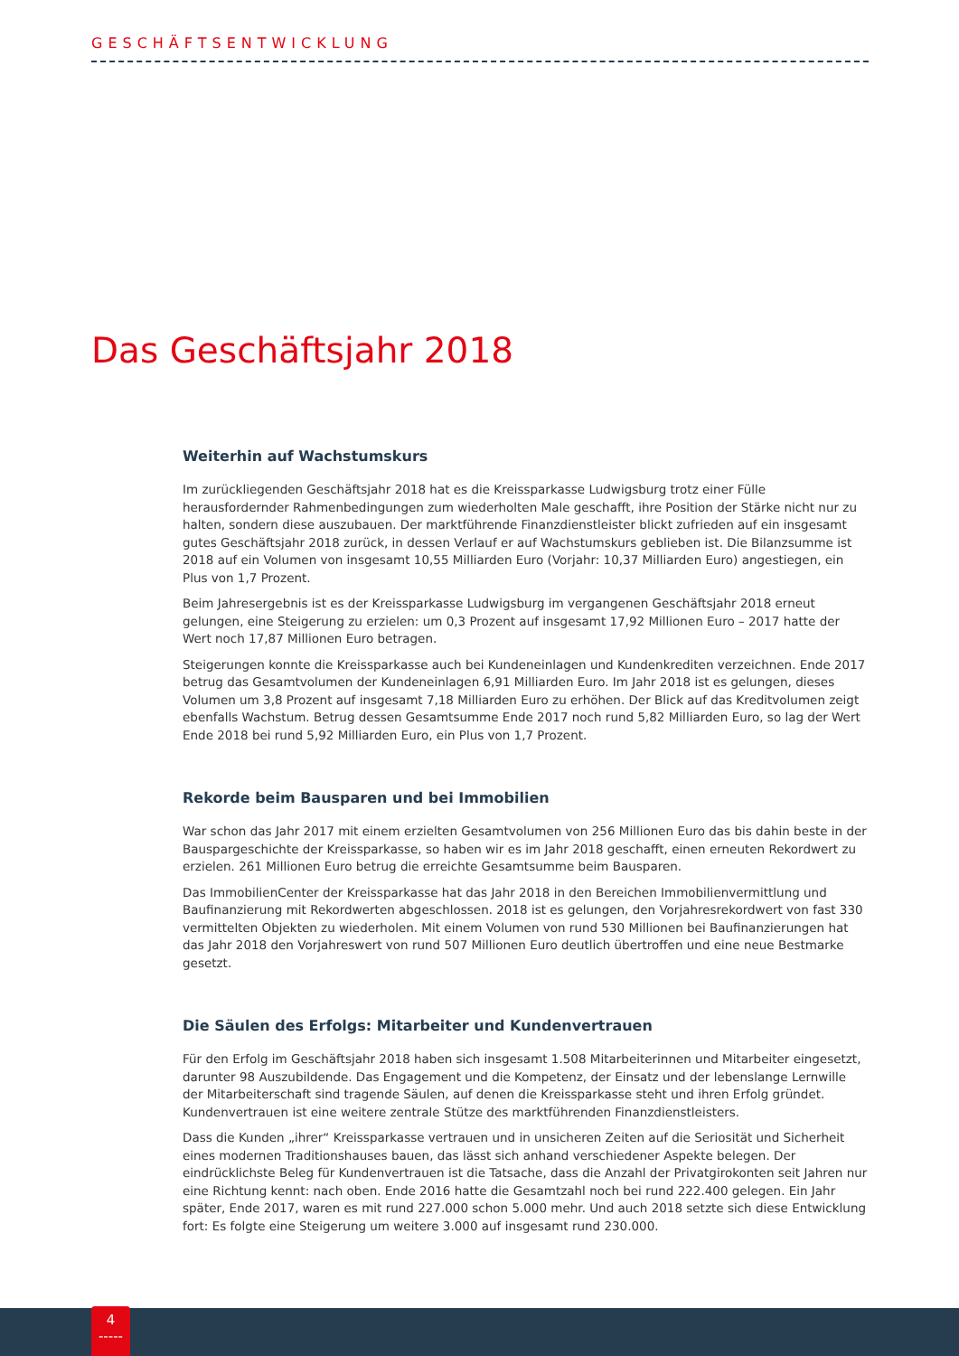GESCHÄFTSENTWICKLUNG
Das Geschäftsjahr 2018
Weiterhin auf Wachstumskurs
Im zurückliegenden Geschäftsjahr 2018 hat es die Kreissparkasse Ludwigsburg trotz einer Fülle herausfordernder Rahmenbedingungen zum wiederholten Male geschafft, ihre Position der Stärke nicht nur zu halten, sondern diese auszubauen. Der marktführende Finanzdienstleister blickt zufrieden auf ein insgesamt gutes Geschäftsjahr 2018 zurück, in dessen Verlauf er auf Wachstumskurs geblieben ist. Die Bilanzsumme ist 2018 auf ein Volumen von insgesamt 10,55 Milliarden Euro (Vorjahr: 10,37 Milliarden Euro) angestiegen, ein Plus von 1,7 Prozent.
Beim Jahresergebnis ist es der Kreissparkasse Ludwigsburg im vergangenen Geschäftsjahr 2018 erneut gelungen, eine Steigerung zu erzielen: um 0,3 Prozent auf insgesamt 17,92 Millionen Euro – 2017 hatte der Wert noch 17,87 Millionen Euro betragen.
Steigerungen konnte die Kreissparkasse auch bei Kundeneinlagen und Kundenkrediten verzeichnen. Ende 2017 betrug das Gesamtvolumen der Kundeneinlagen 6,91 Milliarden Euro. Im Jahr 2018 ist es gelungen, dieses Volumen um 3,8 Prozent auf insgesamt 7,18 Milliarden Euro zu erhöhen. Der Blick auf das Kreditvolumen zeigt ebenfalls Wachstum. Betrug dessen Gesamtsumme Ende 2017 noch rund 5,82 Milliarden Euro, so lag der Wert Ende 2018 bei rund 5,92 Milliarden Euro, ein Plus von 1,7 Prozent.
Rekorde beim Bausparen und bei Immobilien
War schon das Jahr 2017 mit einem erzielten Gesamtvolumen von 256 Millionen Euro das bis dahin beste in der Bauspargeschichte der Kreissparkasse, so haben wir es im Jahr 2018 geschafft, einen erneuten Rekordwert zu erzielen. 261 Millionen Euro betrug die erreichte Gesamtsumme beim Bausparen.
Das ImmobilienCenter der Kreissparkasse hat das Jahr 2018 in den Bereichen Immobilienvermittlung und Baufinanzierung mit Rekordwerten abgeschlossen. 2018 ist es gelungen, den Vorjahresrekordwert von fast 330 vermittelten Objekten zu wiederholen. Mit einem Volumen von rund 530 Millionen bei Baufinanzierungen hat das Jahr 2018 den Vorjahreswert von rund 507 Millionen Euro deutlich übertroffen und eine neue Bestmarke gesetzt.
Die Säulen des Erfolgs: Mitarbeiter und Kundenvertrauen
Für den Erfolg im Geschäftsjahr 2018 haben sich insgesamt 1.508 Mitarbeiterinnen und Mitarbeiter eingesetzt, darunter 98 Auszubildende. Das Engagement und die Kompetenz, der Einsatz und der lebenslange Lernwille der Mitarbeiterschaft sind tragende Säulen, auf denen die Kreissparkasse steht und ihren Erfolg gründet. Kundenvertrauen ist eine weitere zentrale Stütze des marktführenden Finanzdienstleisters.
Dass die Kunden „ihrer“ Kreissparkasse vertrauen und in unsicheren Zeiten auf die Seriosität und Sicherheit eines modernen Traditionshauses bauen, das lässt sich anhand verschiedener Aspekte belegen. Der eindrücklichste Beleg für Kundenvertrauen ist die Tatsache, dass die Anzahl der Privatgirokonten seit Jahren nur eine Richtung kennt: nach oben. Ende 2016 hatte die Gesamtzahl noch bei rund 222.400 gelegen. Ein Jahr später, Ende 2017, waren es mit rund 227.000 schon 5.000 mehr. Und auch 2018 setzte sich diese Entwicklung fort: Es folgte eine Steigerung um weitere 3.000 auf insgesamt rund 230.000.
4
-----